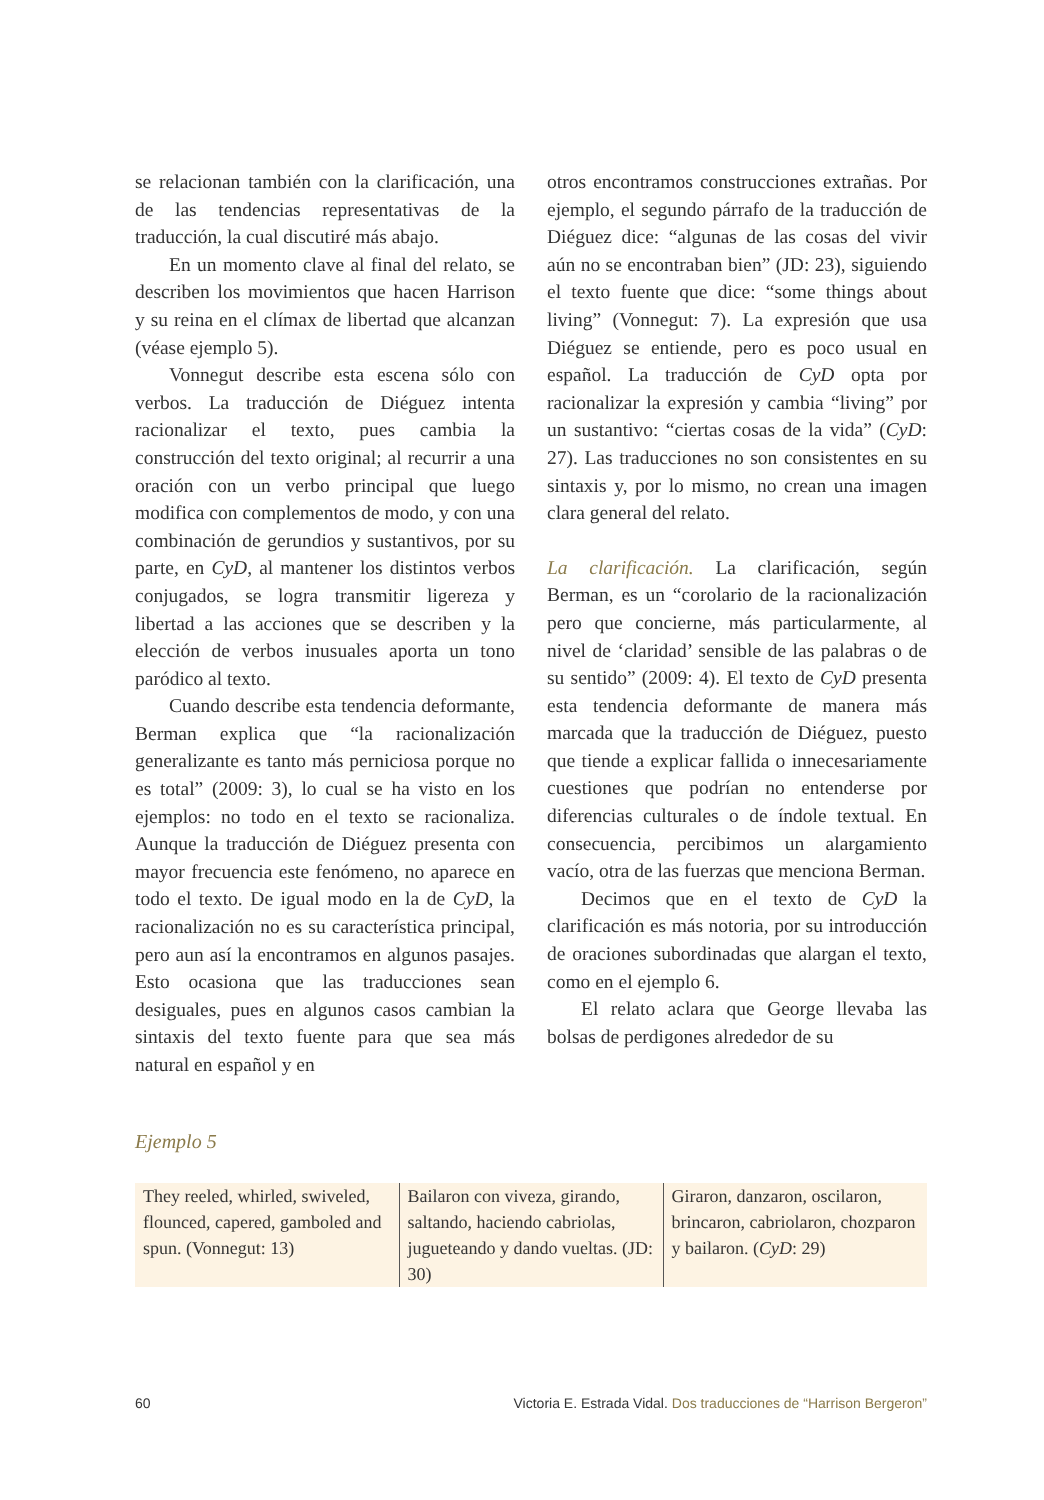se relacionan también con la clarificación, una de las tendencias representativas de la traducción, la cual discutiré más abajo.
En un momento clave al final del relato, se describen los movimientos que hacen Harrison y su reina en el clímax de libertad que alcanzan (véase ejemplo 5).
Vonnegut describe esta escena sólo con verbos. La traducción de Diéguez intenta racionalizar el texto, pues cambia la construcción del texto original; al recurrir a una oración con un verbo principal que luego modifica con complementos de modo, y con una combinación de gerundios y sustantivos, por su parte, en CyD, al mantener los distintos verbos conjugados, se logra transmitir ligereza y libertad a las acciones que se describen y la elección de verbos inusuales aporta un tono paródico al texto.
Cuando describe esta tendencia deformante, Berman explica que “la racionalización generalizante es tanto más perniciosa porque no es total” (2009: 3), lo cual se ha visto en los ejemplos: no todo en el texto se racionaliza. Aunque la traducción de Diéguez presenta con mayor frecuencia este fenómeno, no aparece en todo el texto. De igual modo en la de CyD, la racionalización no es su característica principal, pero aun así la encontramos en algunos pasajes. Esto ocasiona que las traducciones sean desiguales, pues en algunos casos cambian la sintaxis del texto fuente para que sea más natural en español y en
otros encontramos construcciones extrañas. Por ejemplo, el segundo párrafo de la traducción de Diéguez dice: “algunas de las cosas del vivir aún no se encontraban bien” (JD: 23), siguiendo el texto fuente que dice: “some things about living” (Vonnegut: 7). La expresión que usa Diéguez se entiende, pero es poco usual en español. La traducción de CyD opta por racionalizar la expresión y cambia “living” por un sustantivo: “ciertas cosas de la vida” (CyD: 27). Las traducciones no son consistentes en su sintaxis y, por lo mismo, no crean una imagen clara general del relato.
La clarificación. La clarificación, según Berman, es un “corolario de la racionalización pero que concierne, más particularmente, al nivel de ‘claridad’ sensible de las palabras o de su sentido” (2009: 4). El texto de CyD presenta esta tendencia deformante de manera más marcada que la traducción de Diéguez, puesto que tiende a explicar fallida o innecesariamente cuestiones que podrían no entenderse por diferencias culturales o de índole textual. En consecuencia, percibimos un alargamiento vacío, otra de las fuerzas que menciona Berman.
Decimos que en el texto de CyD la clarificación es más notoria, por su introducción de oraciones subordinadas que alargan el texto, como en el ejemplo 6.
El relato aclara que George llevaba las bolsas de perdigones alrededor de su
Ejemplo 5
| They reeled, whirled, swiveled, flounced, capered, gamboled and spun. (Vonnegut: 13) | Bailaron con viveza, girando, saltando, haciendo cabriolas, jugueteando y dando vueltas. (JD: 30) | Giraron, danzaron, oscilaron, brincaron, cabriolaron, chozparon y bailaron. ( CyD : 29) |
60 Victoria E. Estrada Vidal. Dos traducciones de “Harrison Bergeron”